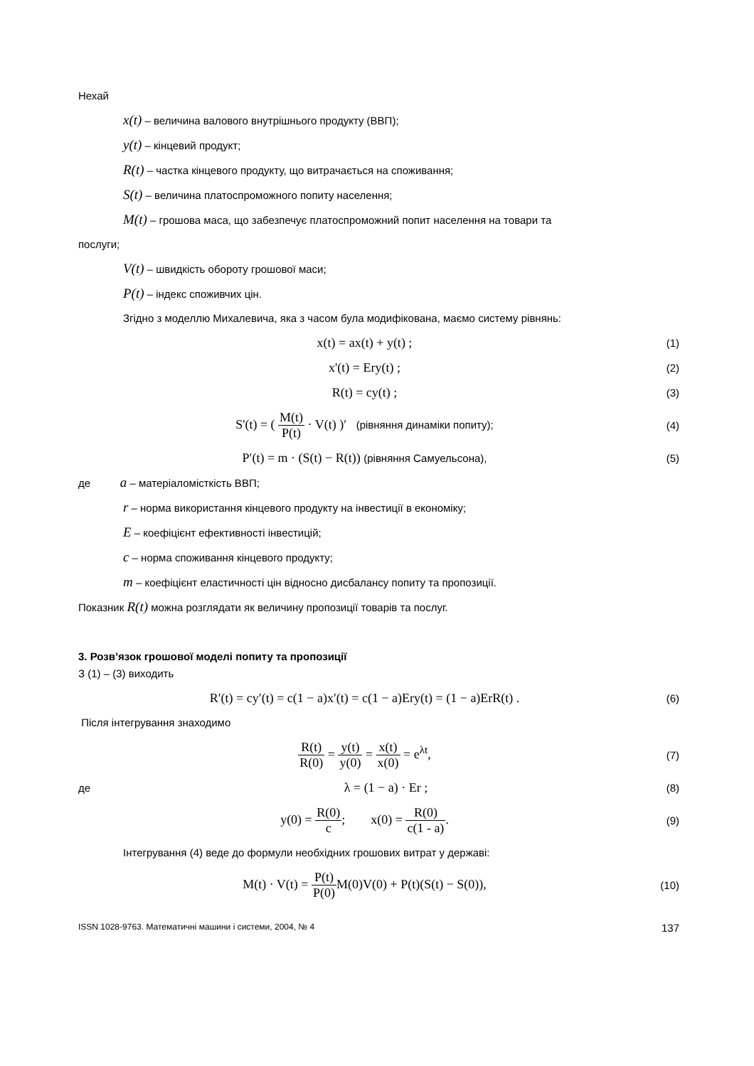Нехай
x(t) – величина валового внутрішнього продукту (ВВП);
y(t) – кінцевий продукт;
R(t) – частка кінцевого продукту, що витрачається на споживання;
S(t) – величина платоспроможного попиту населення;
M(t) – грошова маса, що забезпечує платоспроможний попит населення на товари та
послуги;
V(t) – швидкість обороту грошової маси;
P(t) – індекс споживчих цін.
Згідно з моделлю Михалевича, яка з часом була модифікована, маємо систему рівнянь:
x(t) = ax(t) + y(t) ;
(1)
x'(t) = Ery(t) ;
(2)
R(t) = cy(t) ;
(3)
S'(t) = ( M(t) P(t) · V(t) )′ (рівняння динаміки попиту);
(4)
P′(t) = m · (S(t) − R(t)) (рівняння Самуельсона),
(5)
де a – матеріаломісткість ВВП;
r – норма використання кінцевого продукту на інвестиції в економіку;
E – коефіцієнт ефективності інвестицій;
c – норма споживання кінцевого продукту;
m – коефіцієнт еластичності цін відносно дисбалансу попиту та пропозиції.
Показник R(t) можна розглядати як величину пропозиції товарів та послуг.
3. Розв’язок грошової моделі попиту та пропозиції
З (1) – (3) виходить
R′(t) = cy′(t) = c(1 − a)x′(t) = c(1 − a)Ery(t) = (1 − a)ErR(t) .
(6)
Після інтегрування знаходимо
R(t) R(0) = y(t) y(0) = x(t) x(0) = e<sup>λt</sup>,
(7)
де
λ = (1 − a) · Er ;
(8)
y(0) = R(0) c; x(0) = R(0) c(1 - a).
(9)
Інтегрування (4) веде до формули необхідних грошових витрат у державі:
M(t) · V(t) = P(t) P(0) M(0)V(0) + P(t)(S(t) − S(0)),
(10)
ISSN 1028-9763. Математичні машини і системи, 2004, № 4 137